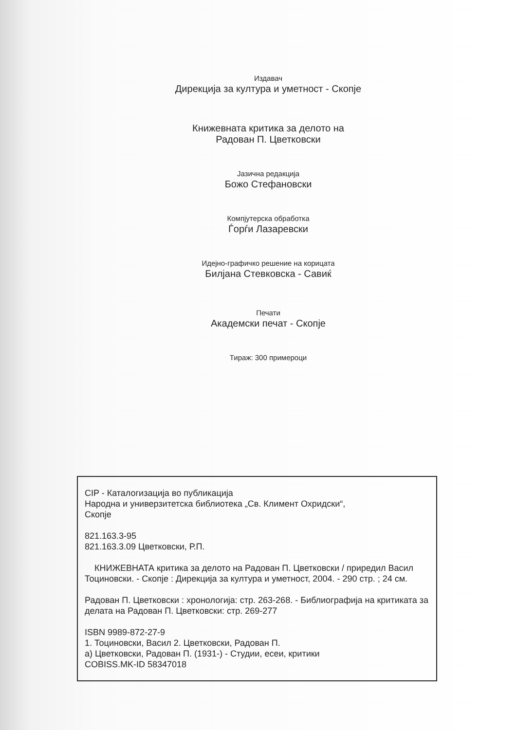Издавач
Дирекција за култура и уметност - Скопје
Книжевната критика за делото на
Радован П. Цветковски
Јазична редакција
Божо Стефановски
Компјутерска обработка
Ѓорѓи Лазаревски
Идејно-графичко решение на корицата
Билјана Стевковска - Савиќ
Печати
Академски печат - Скопје
Тираж: 300 примероци
CIP - Каталогизација во публикација
Народна и универзитетска библиотека „Св. Климент Охридски“,
Скопје
821.163.3-95
821.163.3.09 Цветковски, Р.П.
КНИЖЕВНАТА критика за делото на Радован П. Цветковски / приредил Васил Тоциновски. - Скопје : Дирекција за култура и уметност, 2004. - 290 стр. ; 24 см.
Радован П. Цветковски : хронологија: стр. 263-268. - Библиографија на критиката за делата на Радован П. Цветковски: стр. 269-277
ISBN 9989-872-27-9
1. Тоциновски, Васил 2. Цветковски, Радован П.
а) Цветковски, Радован П. (1931-) - Студии, есеи, критики
COBISS.MK-ID 58347018